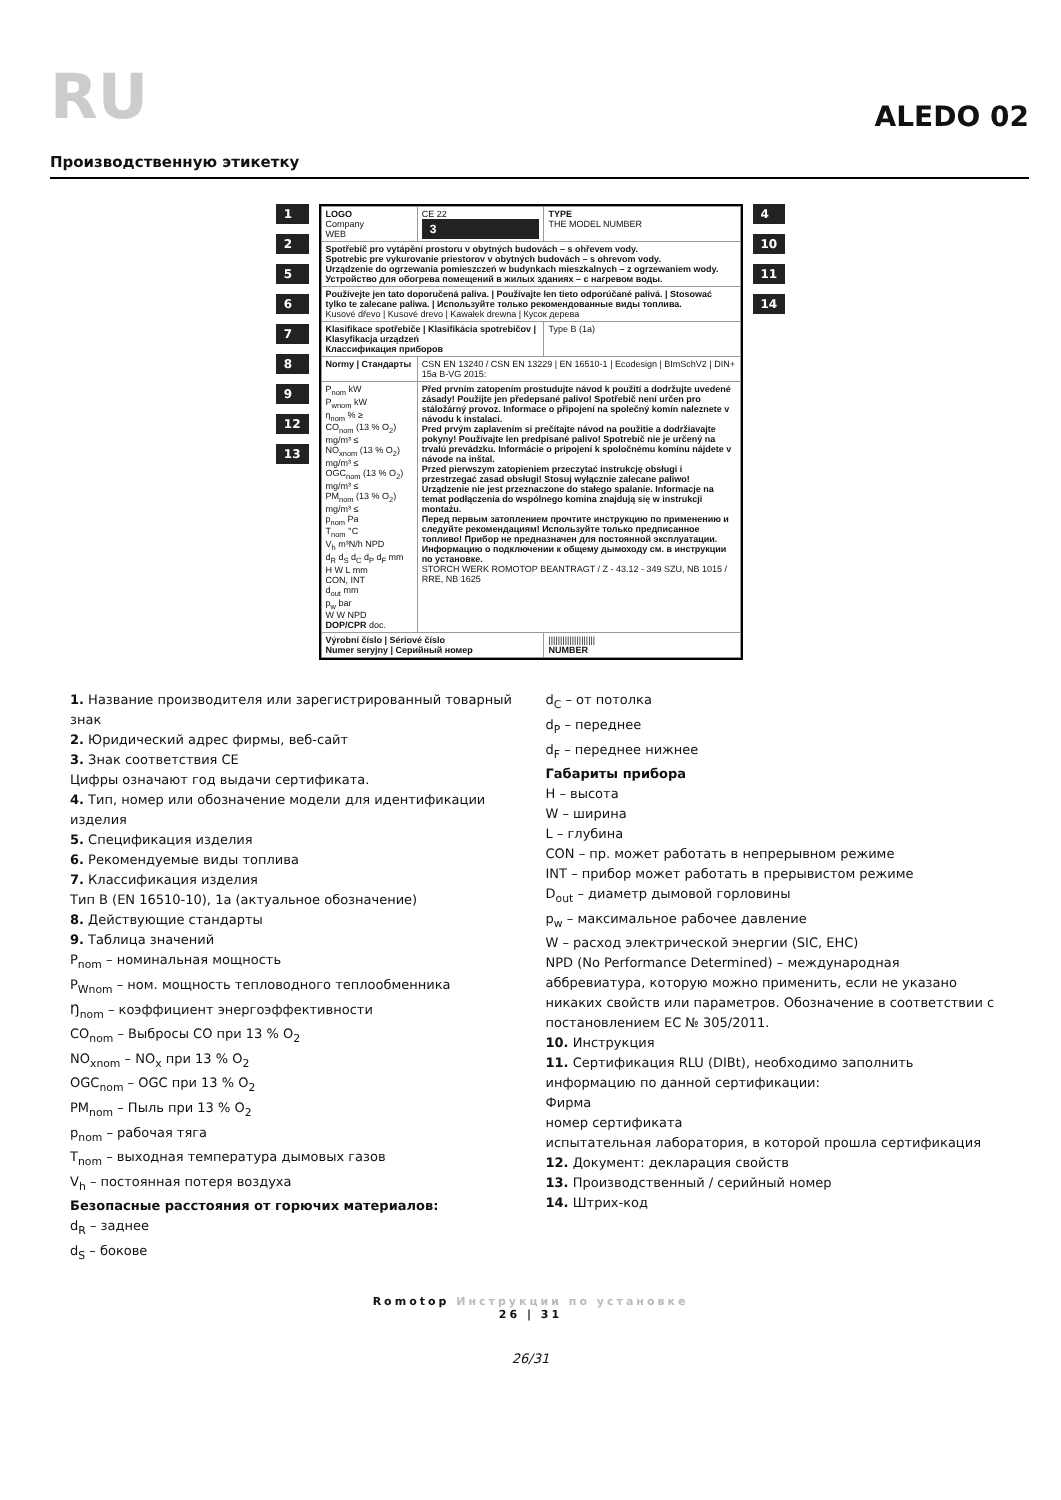RU
ALEDO 02
Производственную этикетку
1256789
12
13
| LOGO Company WEB | CE 22 3 | TYPE THE MODEL NUMBER |
| Spotřebič pro vytápění prostoru v obytných budovách – s ohřevem vody. Spotrebic pre vykurovanie priestorov v obytných budovách – s ohrevom vody. Urządzenie do ogrzewania pomieszczeń w budynkach mieszkalnych – z ogrzewaniem wody. Устройство для обогрева помещений в жилых зданиях – с нагревом воды. | | |
| Používejte jen tato doporučená paliva. / Používajte len tieto odporúčané palivá. / Stosować tylko te zalecane paliwa. / Используйте только рекомендованные виды топлива. Kusové dřevo / Kusové drevo / Kawałek drewna / Кусок дерева | | |
| Klasifikace spotřebiče / Klasifikácia spotrebičov / Klasyfikacja urządzeń Классификация приборов | | Type B (1a) |
| Normy / Стандарты | CSN EN 13240 / CSN EN 13229 / EN 16510-1 / Ecodesign / BImSchV2 / DIN+ 15a B-VG 2015: | |
| P<sub>nom</sub> kW P<sub>wnom</sub> kW η<sub>nom</sub> % ≥ CO<sub>nom</sub> (13 % O<sub>2</sub>) mg/m³ ≤ NO<sub>xnom</sub> (13 % O<sub>2</sub>) mg/m³ ≤ OGC<sub>nom</sub> (13 % O<sub>2</sub>) mg/m³ ≤ PM<sub>nom</sub> (13 % O<sub>2</sub>) mg/m³ ≤ p<sub>nom</sub> Pa T<sub>nom</sub> °C V<sub>h</sub> m³N/h NPD d<sub>R</sub> d<sub>S</sub> d<sub>C</sub> d<sub>P</sub> d<sub>F</sub> mm H W L mm CON, INT d<sub>out</sub> mm p<sub>w</sub> bar W W NPD DOP/CPR doc. | Před prvním zatopením prostudujte návod k použití a dodržujte uvedené zásady! Použijte jen předepsané palivo! Spotřebič není určen pro stáložárný provoz. Informace o připojení na společný komín naleznete v návodu k instalaci. Pred prvým zaplavením si prečítajte návod na použitie a dodržiavajte pokyny! Používajte len predpísané palivo! Spotrebič nie je určený na trvalú prevádzku. Informácie o pripojení k spoločnému komínu nájdete v návode na inštal. Przed pierwszym zatopieniem przeczytać instrukcję obsługi i przestrzegać zasad obsługi! Stosuj wyłącznie zalecane paliwo! Urządzenie nie jest przeznaczone do stałego spalanie. Informacje na temat podłączenia do wspólnego komina znajdują się w instrukcji montażu. Перед первым затоплением прочтите инструкцию по применению и следуйте рекомендациям! Используйте только предписанное топливо! Прибор не предназначен для постоянной эксплуатации. Информацию о подключении к общему дымоходу см. в инструкции по установке. STORCH WERK ROMOTOP BEANTRAGT / Z - 43.12 - 349 SZU, NB 1015 / RRE, NB 1625 | |
| Výrobní číslo / Sériové číslo Numer seryjny / Серийный номер | | //////////////////// NUMBER |
4
10
11
14
1. Название производителя или зарегистрированный товарный знак
2. Юридический адрес фирмы, веб-сайт
3. Знак соответствия CE
Цифры означают год выдачи сертификата.
4. Тип, номер или обозначение модели для идентификации изделия
5. Спецификация изделия
6. Рекомендуемые виды топлива
7. Классификация изделия
Тип B (EN 16510-10), 1a (актуальное обозначение)
8. Действующие стандарты
9. Таблица значений
P<sub>nom</sub> – номинальная мощность
P<sub>Wnom</sub> – ном. мощность тепловодного теплообменника
Ŋ<sub>nom</sub> – коэффициент энергоэффективности
CO<sub>nom</sub> – Выбросы CO при 13 % O<sub>2</sub>
NO<sub>xnom</sub> – NO<sub>x</sub> при 13 % O<sub>2</sub>
OGC<sub>nom</sub> – OGC при 13 % O<sub>2</sub>
PM<sub>nom</sub> – Пыль при 13 % O<sub>2</sub>
p<sub>nom</sub> – рабочая тяга
T<sub>nom</sub> – выходная температура дымовых газов
V<sub>h</sub> – постоянная потеря воздуха
Безопасные расстояния от горючих материалов:
d<sub>R</sub> – заднее
d<sub>S</sub> – бокове
d<sub>C</sub> – от потолка
d<sub>P</sub> – переднее
d<sub>F</sub> – переднее нижнее
Габариты прибора
H – высота
W – ширина
L – глубина
CON – пр. может работать в непрерывном режиме
INT – прибор может работать в прерывистом режиме
D<sub>out</sub> – диаметр дымовой горловины
p<sub>w</sub> – максимальное рабочее давление
W – расход электрической энергии (SIC, EHC)
NPD (No Performance Determined) – международная аббревиатура, которую можно применить, если не указано никаких свойств или параметров. Обозначение в соответствии с постановлением EC № 305/2011.
10. Инструкция
11. Сертификация RLU (DIBt), необходимо заполнить информацию по данной сертификации:
Фирма
номер сертификата
испытательная лаборатория, в которой прошла сертификация
12. Документ: декларация свойств
13. Производственный / серийный номер
14. Штрих-код
Romotop Инструкции по установке
26 | 31
26/31